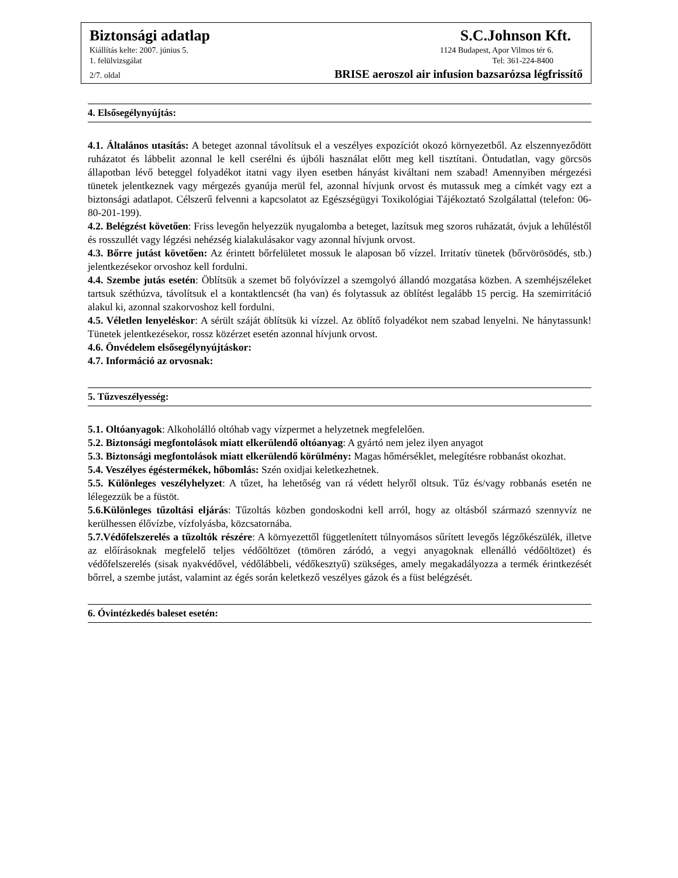Biztonsági adatlap S.C.Johnson Kft.
Kiállítás kelte: 2007. június 5. 1124 Budapest, Apor Vilmos tér 6.
1. felülvizsgálat Tel: 361-224-8400
2/7. oldal BRISE aeroszol air infusion bazsarózsa légfrissítő
4. Elsősegélynyújtás:
4.1. Általános utasítás: A beteget azonnal távolítsuk el a veszélyes expozíciót okozó környezetből. Az elszennyeződött ruházatot és lábbelit azonnal le kell cserélni és újbóli használat előtt meg kell tisztítani. Öntudatlan, vagy görcsös állapotban lévő beteggel folyadékot itatni vagy ilyen esetben hányást kiváltani nem szabad! Amennyiben mérgezési tünetek jelentkeznek vagy mérgezés gyanúja merül fel, azonnal hívjunk orvost és mutassuk meg a címkét vagy ezt a biztonsági adatlapot. Célszerű felvenni a kapcsolatot az Egészségügyi Toxikológiai Tájékoztató Szolgálattal (telefon: 06-80-201-199).
4.2. Belégzést követően: Friss levegőn helyezzük nyugalomba a beteget, lazítsuk meg szoros ruházatát, óvjuk a lehűléstől és rosszullét vagy légzési nehézség kialakulásakor vagy azonnal hívjunk orvost.
4.3. Bőrre jutást követően: Az érintett bőrfelületet mossuk le alaposan bő vízzel. Irritatív tünetek (bőrvörösödés, stb.) jelentkezésekor orvoshoz kell fordulni.
4.4. Szembe jutás esetén: Öblítsük a szemet bő folyóvízzel a szemgolyó állandó mozgatása közben. A szemhéjszéleket tartsuk széthúzva, távolítsuk el a kontaktlencsét (ha van) és folytassuk az öblítést legalább 15 percig. Ha szemirritáció alakul ki, azonnal szakorvoshoz kell fordulni.
4.5. Véletlen lenyeléskor: A sérült száját öblítsük ki vízzel. Az öblítő folyadékot nem szabad lenyelni. Ne hánytassunk! Tünetek jelentkezésekor, rossz közérzet esetén azonnal hívjunk orvost.
4.6. Önvédelem elsősegélynyújtáskor:
4.7. Információ az orvosnak:
5. Tűzveszélyesség:
5.1. Oltóanyagok: Alkoholálló oltóhab vagy vízpermet a helyzetnek megfelelően.
5.2. Biztonsági megfontolások miatt elkerülendő oltóanyag: A gyártó nem jelez ilyen anyagot
5.3. Biztonsági megfontolások miatt elkerülendő körülmény: Magas hőmérséklet, melegítésre robbanást okozhat.
5.4. Veszélyes égéstermékek, hőbomlás: Szén oxidjai keletkezhetnek.
5.5. Különleges veszélyhelyzet: A tűzet, ha lehetőség van rá védett helyről oltsuk. Tűz és/vagy robbanás esetén ne lélegezzük be a füstöt.
5.6.Különleges tűzoltási eljárás: Tűzoltás közben gondoskodni kell arról, hogy az oltásból származó szennyvíz ne kerülhessen élővízbe, vízfolyásba, közcsatornába.
5.7.Védőfelszerelés a tűzoltók részére: A környezettől függetlenített túlnyomásos sűrített levegős légzőkészülék, illetve az előírásoknak megfelelő teljes védőöltözet (tömören záródó, a vegyi anyagoknak ellenálló védőöltözet) és védőfelszerelés (sisak nyakvédővel, védőlábbeli, védőkesztyű) szükséges, amely megakadályozza a termék érintkezését bőrrel, a szembe jutást, valamint az égés során keletkező veszélyes gázok és a füst belégzését.
6. Óvintézkedés baleset esetén: